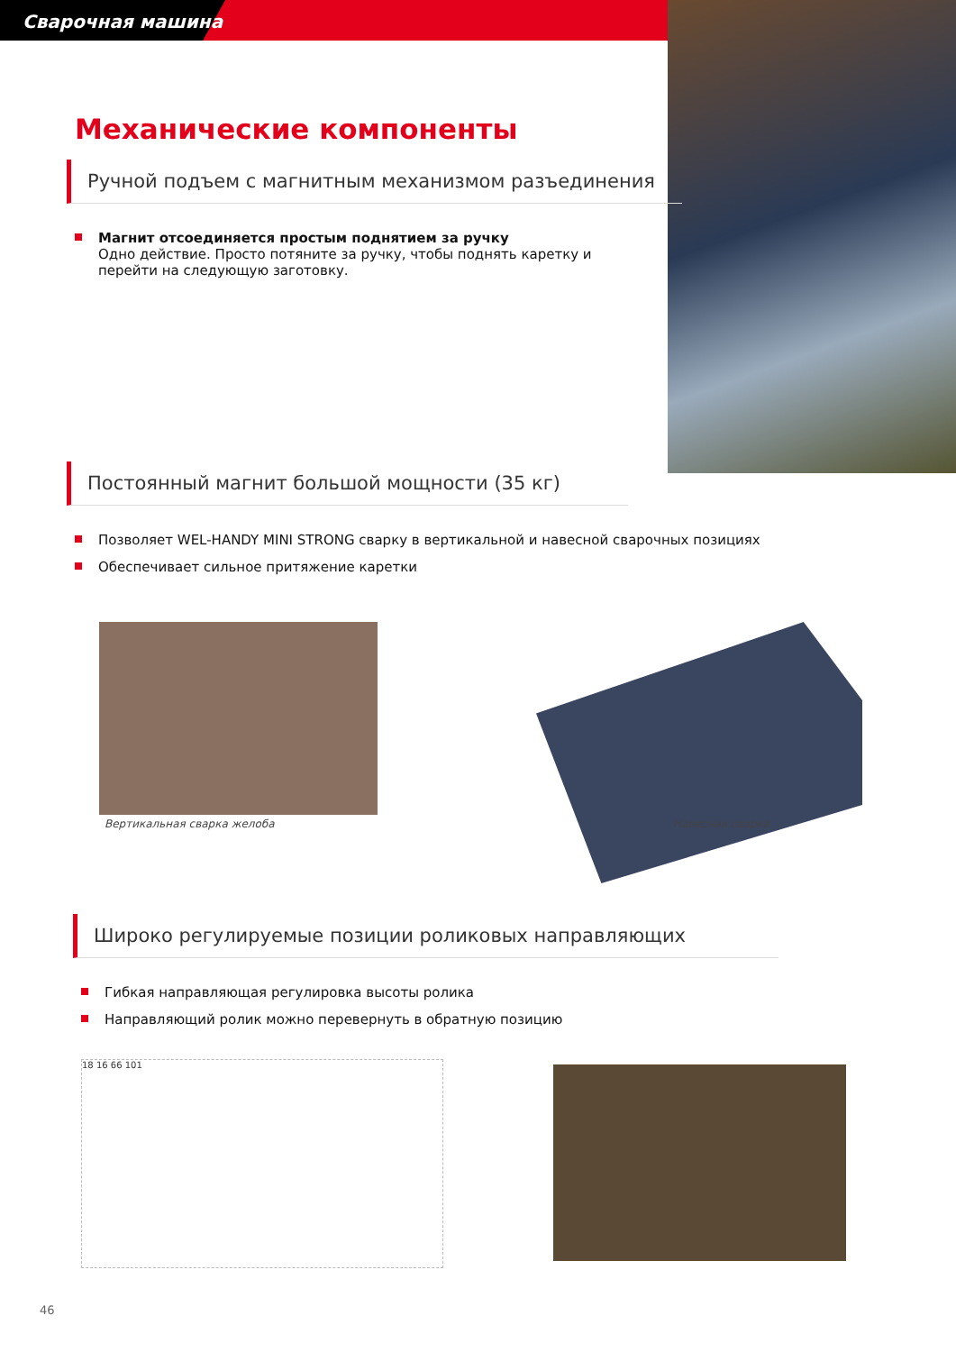Сварочная машина
Механические компоненты
Ручной подъем с магнитным механизмом разъединения
Магнит отсоединяется простым поднятием за ручку
Одно действие. Просто потяните за ручку, чтобы поднять каретку и перейти на следующую заготовку.
Постоянный магнит большой мощности (35 кг)
Позволяет WEL-HANDY MINI STRONG сварку в вертикальной и навесной сварочных позициях
Обеспечивает сильное притяжение каретки
Вертикальная сварка желоба Навесная сварка
Широко регулируемые позиции роликовых направляющих
Гибкая направляющая регулировка высоты ролика
Направляющий ролик можно перевернуть в обратную позицию
18 16 66 101
46